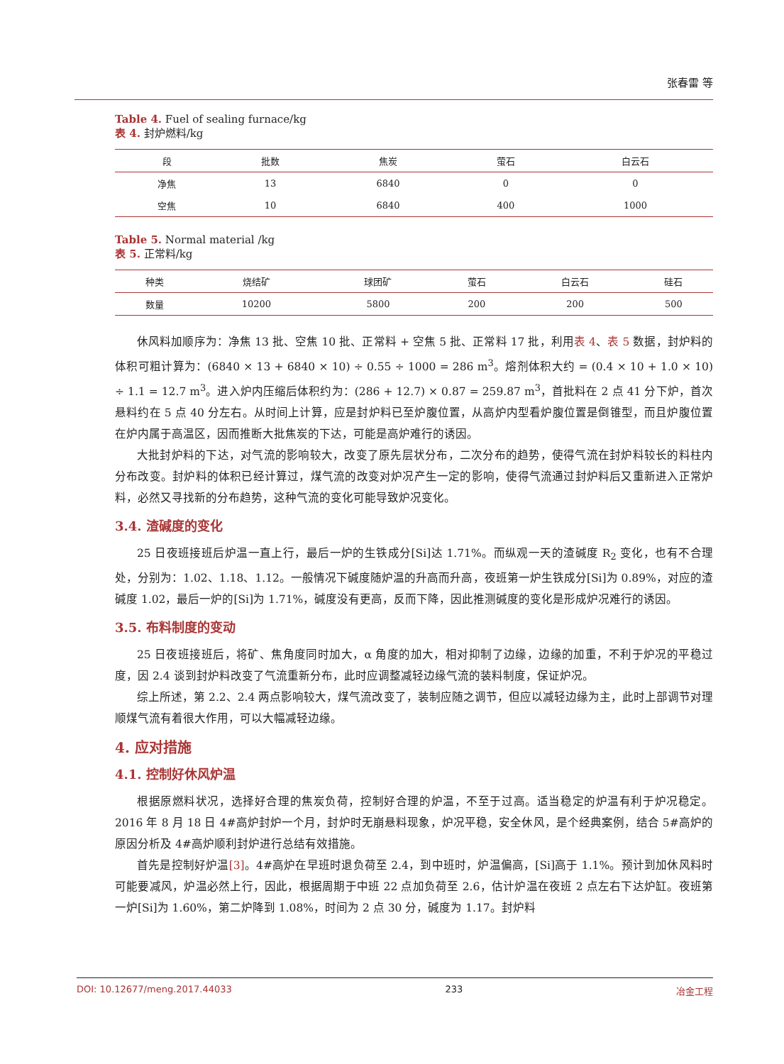张春雷 等
Table 4. Fuel of sealing furnace/kg
表 4. 封炉燃料/kg
| 段 | 批数 | 焦炭 | 萤石 | 白云石 |
| --- | --- | --- | --- | --- |
| 净焦 | 13 | 6840 | 0 | 0 |
| 空焦 | 10 | 6840 | 400 | 1000 |
Table 5. Normal material /kg
表 5. 正常料/kg
| 种类 | 烧结矿 | 球团矿 | 萤石 | 白云石 | 硅石 |
| --- | --- | --- | --- | --- | --- |
| 数量 | 10200 | 5800 | 200 | 200 | 500 |
休风料加顺序为：净焦 13 批、空焦 10 批、正常料 + 空焦 5 批、正常料 17 批，利用表 4、表 5 数据，封炉料的体积可粗计算为：(6840 × 13 + 6840 × 10) ÷ 0.55 ÷ 1000 = 286 m<sup>3</sup>。熔剂体积大约 = (0.4 × 10 + 1.0 × 10) ÷ 1.1 = 12.7 m<sup>3</sup>。进入炉内压缩后体积约为：(286 + 12.7) × 0.87 = 259.87 m<sup>3</sup>，首批料在 2 点 41 分下炉，首次悬料约在 5 点 40 分左右。从时间上计算，应是封炉料已至炉腹位置，从高炉内型看炉腹位置是倒锥型，而且炉腹位置在炉内属于高温区，因而推断大批焦炭的下达，可能是高炉难行的诱因。
大批封炉料的下达，对气流的影响较大，改变了原先层状分布，二次分布的趋势，使得气流在封炉料较长的料柱内分布改变。封炉料的体积已经计算过，煤气流的改变对炉况产生一定的影响，使得气流通过封炉料后又重新进入正常炉料，必然又寻找新的分布趋势，这种气流的变化可能导致炉况变化。
3.4. 渣碱度的变化
25 日夜班接班后炉温一直上行，最后一炉的生铁成分[Si]达 1.71%。而纵观一天的渣碱度 R<sub>2</sub> 变化，也有不合理处，分别为：1.02、1.18、1.12。一般情况下碱度随炉温的升高而升高，夜班第一炉生铁成分[Si]为 0.89%，对应的渣碱度 1.02，最后一炉的[Si]为 1.71%，碱度没有更高，反而下降，因此推测碱度的变化是形成炉况难行的诱因。
3.5. 布料制度的变动
25 日夜班接班后，将矿、焦角度同时加大，α 角度的加大，相对抑制了边缘，边缘的加重，不利于炉况的平稳过度，因 2.4 谈到封炉料改变了气流重新分布，此时应调整减轻边缘气流的装料制度，保证炉况。
综上所述，第 2.2、2.4 两点影响较大，煤气流改变了，装制应随之调节，但应以减轻边缘为主，此时上部调节对理顺煤气流有着很大作用，可以大幅减轻边缘。
4. 应对措施
4.1. 控制好休风炉温
根据原燃料状况，选择好合理的焦炭负荷，控制好合理的炉温，不至于过高。适当稳定的炉温有利于炉况稳定。2016 年 8 月 18 日 4#高炉封炉一个月，封炉时无崩悬料现象，炉况平稳，安全休风，是个经典案例，结合 5#高炉的原因分析及 4#高炉顺利封炉进行总结有效措施。
首先是控制好炉温[3]。4#高炉在早班时退负荷至 2.4，到中班时，炉温偏高，[Si]高于 1.1%。预计到加休风料时可能要减风，炉温必然上行，因此，根据周期于中班 22 点加负荷至 2.6，估计炉温在夜班 2 点左右下达炉缸。夜班第一炉[Si]为 1.60%，第二炉降到 1.08%，时间为 2 点 30 分，碱度为 1.17。封炉料
DOI: 10.12677/meng.2017.44033 233 冶金工程